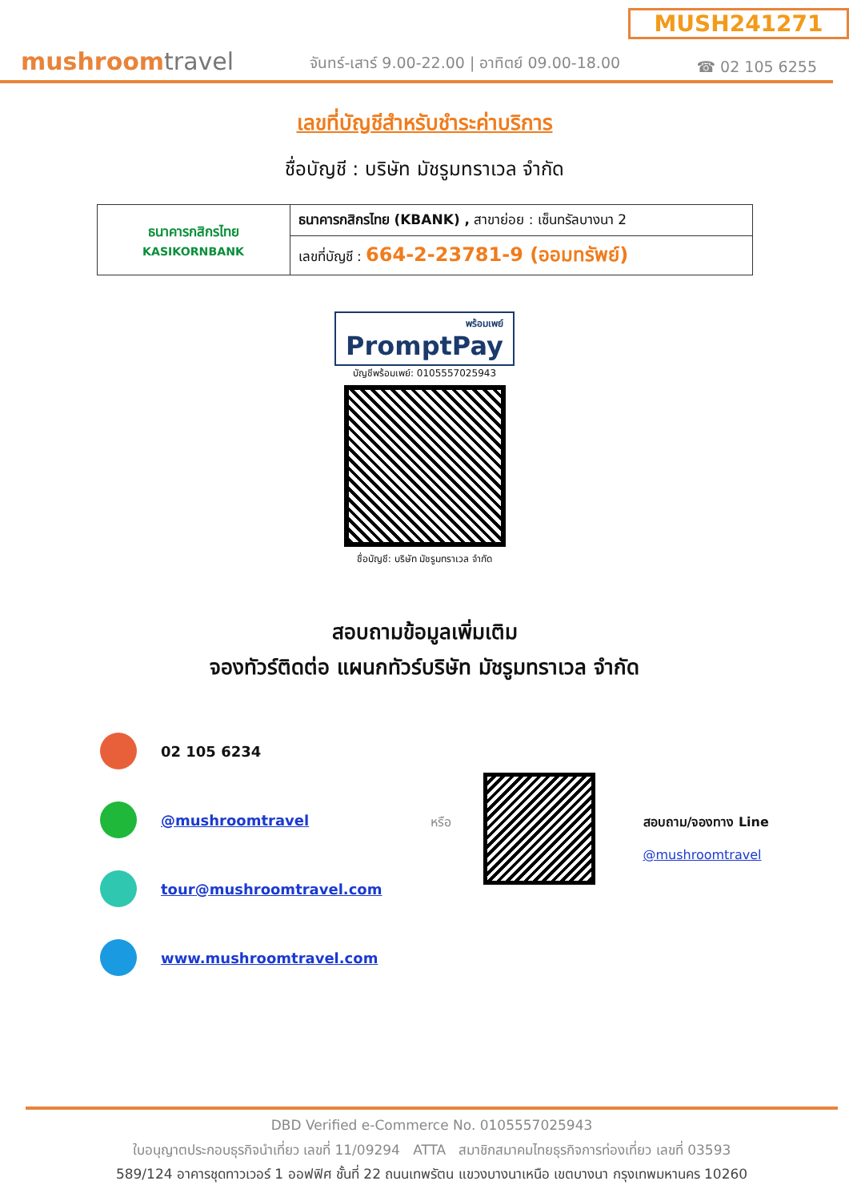MUSH241271
mushroomtravel
จันทร์-เสาร์ 9.00-22.00 | อาทิตย์ 09.00-18.00
☎ 02 105 6255
เลขที่บัญชีสำหรับชำระค่าบริการ
ชื่อบัญชี : บริษัท มัชรูมทราเวล จำกัด
| ธนาคารกสิกรไทย KASIKORNBANK | ธนาคารกสิกรไทย (KBANK) , สาขาย่อย : เซ็นทรัลบางนา 2 |
| | เลขที่บัญชี : 664-2-23781-9 (ออมทรัพย์) |
พร้อมเพย์ PromptPay
บัญชีพร้อมเพย์: 0105557025943
ชื่อบัญชี: บริษัท มัชรูมทราเวล จำกัด
สอบถามข้อมูลเพิ่มเติม
จองทัวร์ติดต่อ แผนกทัวร์บริษัท มัชรูมทราเวล จำกัด
02 105 6234
@mushroomtravel
tour@mushroomtravel.com
www.mushroomtravel.com
หรือ สอบถาม/จองทาง Line
@mushroomtravel
DBD Verified e-Commerce No. 0105557025943
ใบอนุญาตประกอบธุรกิจนำเที่ยว เลขที่ 11/09294 ATTA สมาชิกสมาคมไทยธุรกิจการท่องเที่ยว เลขที่ 03593
589/124 อาคารชุดทาวเวอร์ 1 ออฟฟิศ ชั้นที่ 22 ถนนเทพรัตน แขวงบางนาเหนือ เขตบางนา กรุงเทพมหานคร 10260